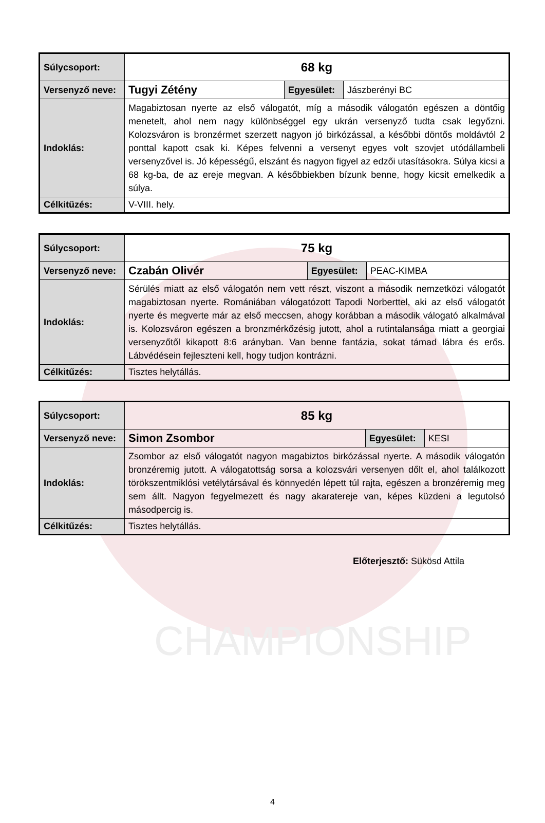CHAMPIONSHIP
| Súlycsoport: | 68 kg | | |
| Versenyző neve: | Tugyi Zétény | Egyesület: | Jászberényi BC |
| Indoklás: | Magabiztosan nyerte az első válogatót, míg a második válogatón egészen a döntőig menetelt, ahol nem nagy különbséggel egy ukrán versenyző tudta csak legyőzni. Kolozsváron is bronzérmet szerzett nagyon jó birkózással, a későbbi döntős moldávtól 2 ponttal kapott csak ki. Képes felvenni a versenyt egyes volt szovjet utódállambeli versenyzővel is. Jó képességű, elszánt és nagyon figyel az edzői utasításokra. Súlya kicsi a 68 kg-ba, de az ereje megvan. A későbbiekben bízunk benne, hogy kicsit emelkedik a súlya. | | |
| Célkitűzés: | V-VIII. hely. | | |
| Súlycsoport: | 75 kg | | |
| Versenyző neve: | Czabán Olivér | Egyesület: | PEAC-KIMBA |
| Indoklás: | Sérülés miatt az első válogatón nem vett részt, viszont a második nemzetközi válogatót magabiztosan nyerte. Romániában válogatózott Tapodi Norberttel, aki az első válogatót nyerte és megverte már az első meccsen, ahogy korábban a második válogató alkalmával is. Kolozsváron egészen a bronzmérkőzésig jutott, ahol a rutintalansága miatt a georgiai versenyzőtől kikapott 8:6 arányban. Van benne fantázia, sokat támad lábra és erős. Lábvédésein fejleszteni kell, hogy tudjon kontrázni. | | |
| Célkitűzés: | Tisztes helytállás. | | |
| Súlycsoport: | 85 kg | | |
| Versenyző neve: | Simon Zsombor | Egyesület: | KESI |
| Indoklás: | Zsombor az első válogatót nagyon magabiztos birkózással nyerte. A második válogatón bronzéremig jutott. A válogatottság sorsa a kolozsvári versenyen dőlt el, ahol találkozott törökszentmiklósi vetélytársával és könnyedén lépett túl rajta, egészen a bronzéremig meg sem állt. Nagyon fegyelmezett és nagy akaratereje van, képes küzdeni a legutolsó másodpercig is. | | |
| Célkitűzés: | Tisztes helytállás. | | |
Előterjesztő: Sükösd Attila
4